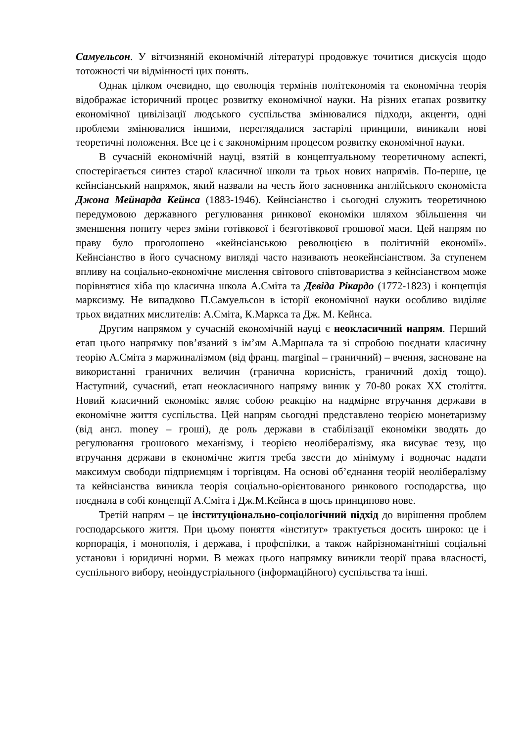Самуельсон. У вітчизняній економічній літературі продовжує точитися дискусія щодо тотожності чи відмінності цих понять.
Однак цілком очевидно, що еволюція термінів політекономія та економічна теорія відображає історичний процес розвитку економічної науки. На різних етапах розвитку економічної цивілізації людського суспільства змінювалися підходи, акценти, одні проблеми змінювалися іншими, переглядалися застарілі принципи, виникали нові теоретичні положення. Все це і є закономірним процесом розвитку економічної науки.
В сучасній економічній науці, взятій в концептуальному теоретичному аспекті, спостерігається синтез старої класичної школи та трьох нових напрямів. По-перше, це кейнсіанський напрямок, який назвали на честь його засновника англійського економіста Джона Мейнарда Кейнса (1883-1946). Кейнсіанство і сьогодні служить теоретичною передумовою державного регулювання ринкової економіки шляхом збільшення чи зменшення попиту через зміни готівкової і безготівкової грошової маси. Цей напрям по праву було проголошено «кейнсіанською революцією в політичній економії». Кейнсіанство в його сучасному вигляді часто називають неокейнсіанством. За ступенем впливу на соціально-економічне мислення світового співтовариства з кейнсіанством може порівнятися хіба що класична школа А.Сміта та Девіда Рікардо (1772-1823) і концепція марксизму. Не випадково П.Самуельсон в історії економічної науки особливо виділяє трьох видатних мислителів: А.Сміта, К.Маркса та Дж. М. Кейнса.
Другим напрямом у сучасній економічній науці є неокласичний напрям. Перший етап цього напрямку пов’язаний з ім’ям А.Маршала та зі спробою поєднати класичну теорію А.Сміта з маржиналізмом (від франц. marginal – граничний) – вчення, засноване на використанні граничних величин (гранична корисність, граничний дохід тощо). Наступний, сучасний, етап неокласичного напряму виник у 70-80 роках XX століття. Новий класичний економікс являє собою реакцію на надмірне втручання держави в економічне життя суспільства. Цей напрям сьогодні представлено теорією монетаризму (від англ. money – гроші), де роль держави в стабілізації економіки зводять до регулювання грошового механізму, і теорією неолібералізму, яка висуває тезу, що втручання держави в економічне життя треба звести до мінімуму і водночас надати максимум свободи підприємцям і торгівцям. На основі об’єднання теорій неолібералізму та кейнсіанства виникла теорія соціально-орієнтованого ринкового господарства, що поєднала в собі концепції А.Сміта і Дж.М.Кейнса в щось принципово нове.
Третій напрям – це інституціонально-соціологічний підхід до вирішення проблем господарського життя. При цьому поняття «інститут» трактується досить широко: це і корпорація, і монополія, і держава, і профспілки, а також найрізноманітніші соціальні установи і юридичні норми. В межах цього напрямку виникли теорії права власності, суспільного вибору, неоіндустріального (інформаційного) суспільства та інші.